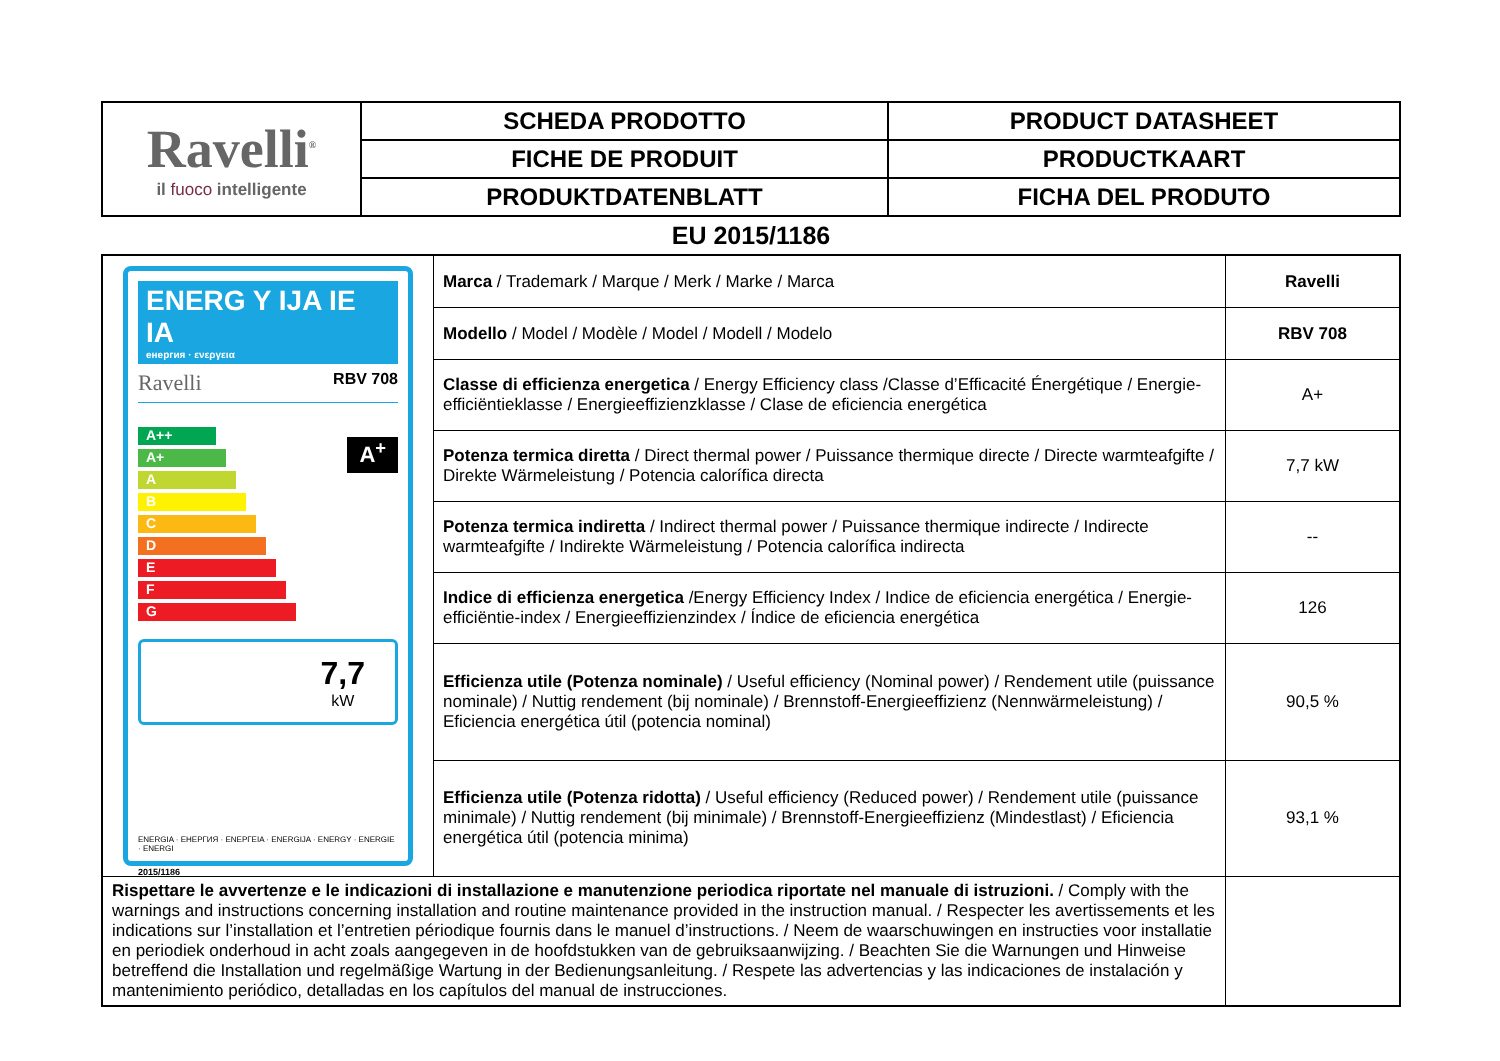| Ravelli<sup>®</sup> il fuoco intelligente | SCHEDA PRODOTTO | PRODUCT DATASHEET |
| | FICHE DE PRODUIT | PRODUCTKAART |
| | PRODUKTDATENBLATT | FICHA DEL PRODUTO |
EU 2015/1186
| ENERG Y IJA IE IA енергия · ενεργεια Ravelli RBV 708 A++ A+ A B C D E F G A<sup>+</sup> 7,7 kW ENERGIA · ЕНЕРГИЯ · ΕΝΕΡΓΕΙΑ · ENERGIJA · ENERGY · ENERGIE · ENERGI 2015/1186 | Marca / Trademark / Marque / Merk / Marke / Marca | Ravelli |
| | Modello / Model / Modèle / Model / Modell / Modelo | RBV 708 |
| | Classe di efficienza energetica / Energy Efficiency class /Classe d’Efficacité Énergétique / Energie-efficiëntieklasse / Energieeffizienzklasse / Clase de eficiencia energética | A+ |
| | Potenza termica diretta / Direct thermal power / Puissance thermique directe / Directe warmteafgifte / Direkte Wärmeleistung / Potencia calorífica directa | 7,7 kW |
| | Potenza termica indiretta / Indirect thermal power / Puissance thermique indirecte / Indirecte warmteafgifte / Indirekte Wärmeleistung / Potencia calorífica indirecta | -- |
| | Indice di efficienza energetica /Energy Efficiency Index / Indice de eficiencia energética / Energie-efficiëntie-index / Energieeffizienzindex / Índice de eficiencia energética | 126 |
| | Efficienza utile (Potenza nominale) / Useful efficiency (Nominal power) / Rendement utile (puissance nominale) / Nuttig rendement (bij nominale) / Brennstoff-Energieeffizienz (Nennwärmeleistung) / Eficiencia energética útil (potencia nominal) | 90,5 % |
| | Efficienza utile (Potenza ridotta) / Useful efficiency (Reduced power) / Rendement utile (puissance minimale) / Nuttig rendement (bij minimale) / Brennstoff-Energieeffizienz (Mindestlast) / Eficiencia energética útil (potencia minima) | 93,1 % |
| Rispettare le avvertenze e le indicazioni di installazione e manutenzione periodica riportate nel manuale di istruzioni. / Comply with the warnings and instructions concerning installation and routine maintenance provided in the instruction manual. / Respecter les avertissements et les indications sur l’installation et l’entretien périodique fournis dans le manuel d’instructions. / Neem de waarschuwingen en instructies voor installatie en periodiek onderhoud in acht zoals aangegeven in de hoofdstukken van de gebruiksaanwijzing. / Beachten Sie die Warnungen und Hinweise betreffend die Installation und regelmäßige Wartung in der Bedienungsanleitung. / Respete las advertencias y las indicaciones de instalación y mantenimiento periódico, detalladas en los capítulos del manual de instrucciones. | | |